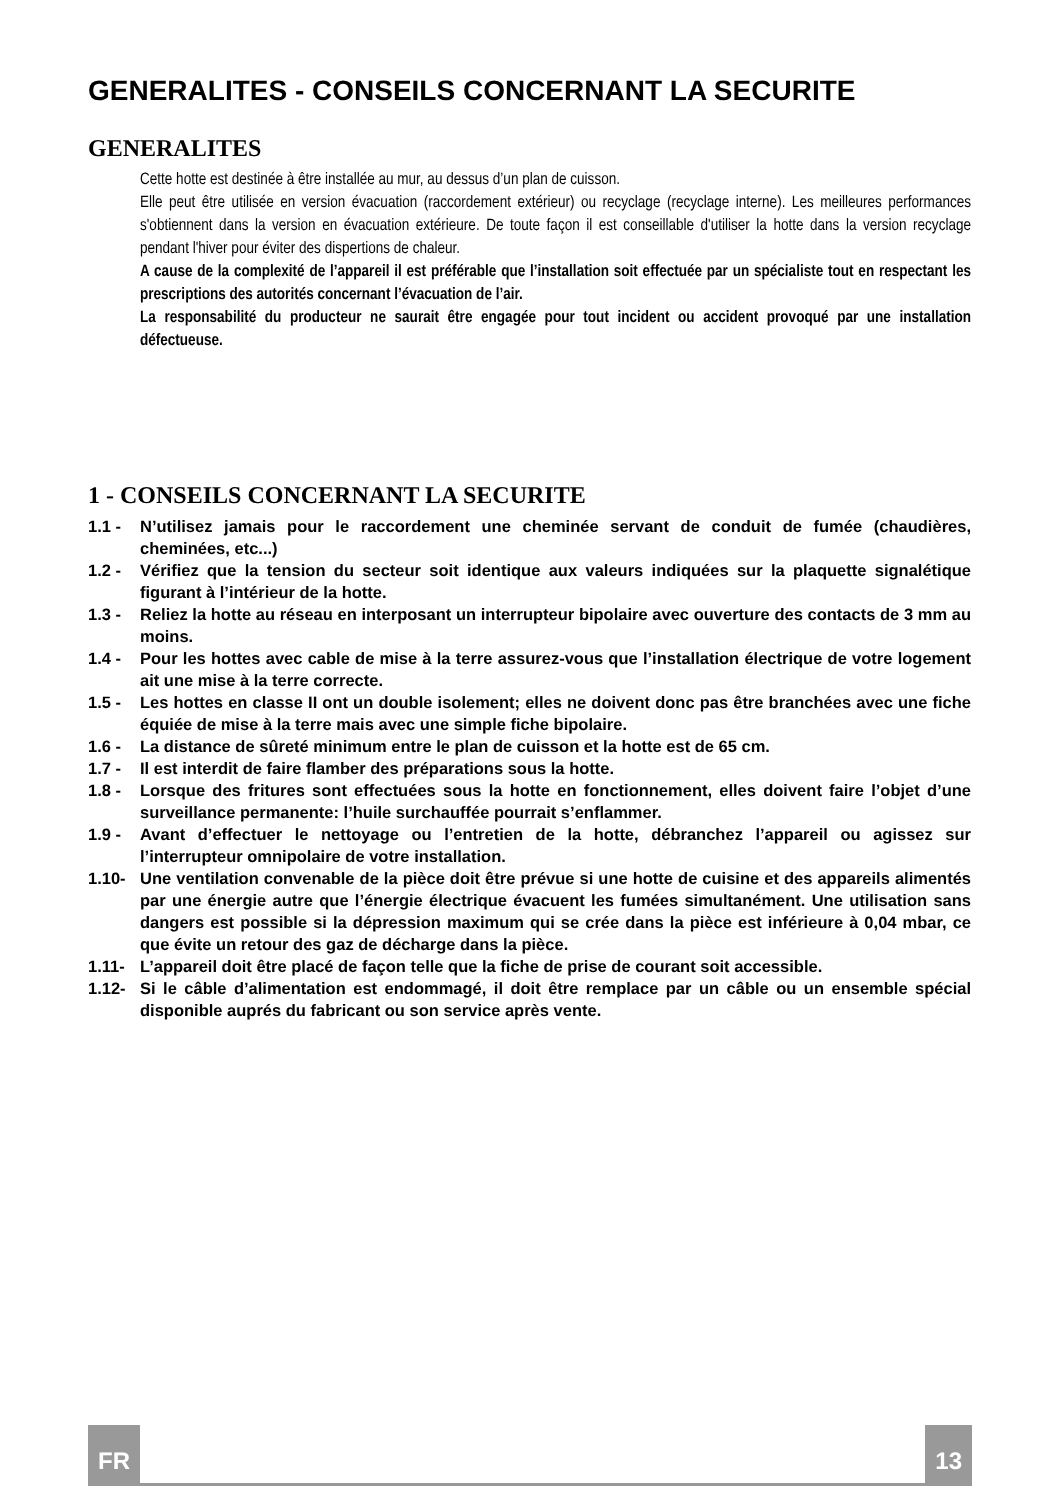GENERALITES - CONSEILS CONCERNANT LA SECURITE
GENERALITES
Cette hotte est destinée à être installée au mur, au dessus d’un plan de cuisson.
Elle peut être utilisée en version évacuation (raccordement extérieur) ou recyclage (recyclage interne). Les meilleures performances s'obtiennent dans la version en évacuation extérieure. De toute façon il est conseillable d'utiliser la hotte dans la version recyclage pendant l'hiver pour éviter des dispertions de chaleur.
A cause de la complexité de l’appareil il est préférable que l’installation soit effectuée par un spécialiste tout en respectant les prescriptions des autorités concernant l’évacuation de l’air.
La responsabilité du producteur ne saurait être engagée pour tout incident ou accident provoqué par une installation défectueuse.
1 - CONSEILS CONCERNANT LA SECURITE
1.1 - N’utilisez jamais pour le raccordement une cheminée servant de conduit de fumée (chaudières, cheminées, etc...)
1.2 - Vérifiez que la tension du secteur soit identique aux valeurs indiquées sur la plaquette signalétique figurant à l’intérieur de la hotte.
1.3 - Reliez la hotte au réseau en interposant un interrupteur bipolaire avec ouverture des contacts de 3 mm au moins.
1.4 - Pour les hottes avec cable de mise à la terre assurez-vous que l’installation électrique de votre logement ait une mise à la terre correcte.
1.5 - Les hottes en classe II ont un double isolement; elles ne doivent donc pas être branchées avec une fiche équiée de mise à la terre mais avec une simple fiche bipolaire.
1.6 - La distance de sûreté minimum entre le plan de cuisson et la hotte est de 65 cm.
1.7 - Il est interdit de faire flamber des préparations sous la hotte.
1.8 - Lorsque des fritures sont effectuées sous la hotte en fonctionnement, elles doivent faire l’objet d’une surveillance permanente: l’huile surchauffée pourrait s’enflammer.
1.9 - Avant d’effectuer le nettoyage ou l’entretien de la hotte, débranchez l’appareil ou agissez sur l’interrupteur omnipolaire de votre installation.
1.10- Une ventilation convenable de la pièce doit être prévue si une hotte de cuisine et des appareils alimentés par une énergie autre que l’énergie électrique évacuent les fumées simultanément. Une utilisation sans dangers est possible si la dépression maximum qui se crée dans la pièce est inférieure à 0,04 mbar, ce que évite un retour des gaz de décharge dans la pièce.
1.11- L’appareil doit être placé de façon telle que la fiche de prise de courant soit accessible.
1.12- Si le câble d’alimentation est endommagé, il doit être remplace par un câble ou un ensemble spécial disponible auprés du fabricant ou son service après vente.
FR 13